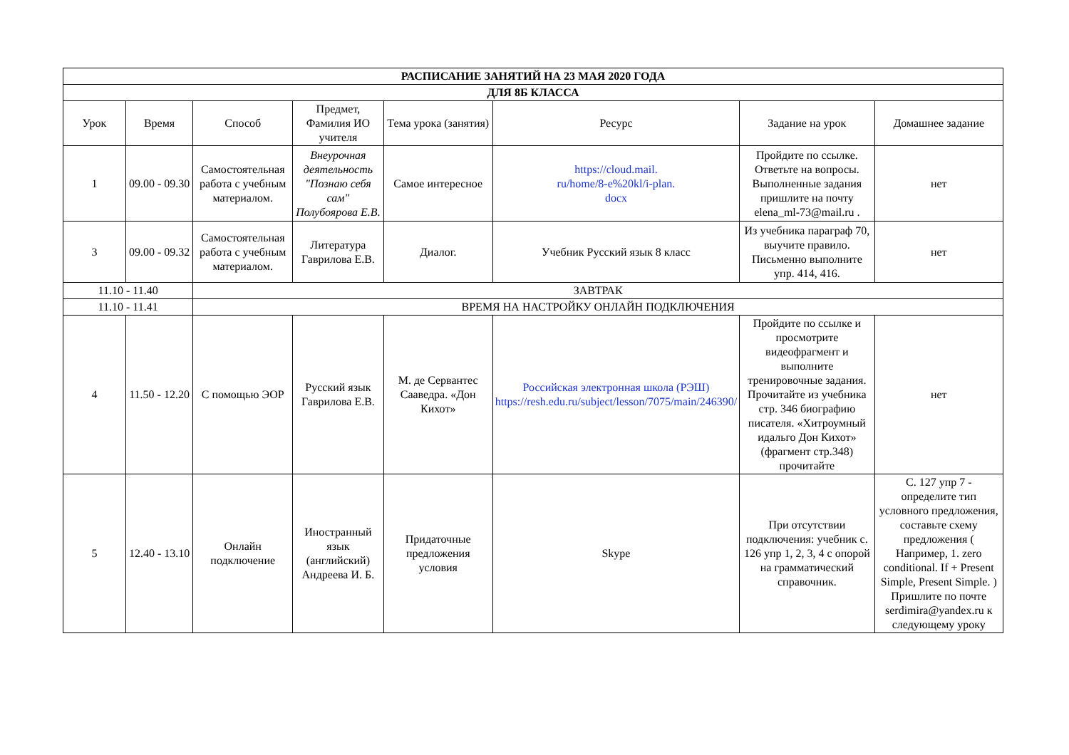| РАСПИСАНИЕ ЗАНЯТИЙ НА 23 МАЯ 2020 ГОДА | | | | | | | |
| ДЛЯ 8Б КЛАССА | | | | | | | |
| Урок | Время | Способ | Предмет, Фамилия ИО учителя | Тема урока (занятия) | Ресурс | Задание на урок | Домашнее задание |
| 1 | 09.00 - 09.30 | Самостоятельная работа с учебным материалом. | Внеурочная деятельность "Познаю себя сам" Полубоярова Е.В. | Самое интересное | https://cloud.mail. ru/home/8-е%20kl/i-plan. docx | Пройдите по ссылке. Ответьте на вопросы. Выполненные задания пришлите на почту elena_ml-73@mail.ru . | нет |
| 3 | 09.00 - 09.32 | Самостоятельная работа с учебным материалом. | Литература Гаврилова Е.В. | Диалог. | Учебник Русский язык 8 класс | Из учебника параграф 70, выучите правило. Письменно выполните упр. 414, 416. | нет |
| 11.10 - 11.40 | | ЗАВТРАК | | | | | |
| 11.10 - 11.41 | | ВРЕМЯ НА НАСТРОЙКУ ОНЛАЙН ПОДКЛЮЧЕНИЯ | | | | | |
| 4 | 11.50 - 12.20 | С помощью ЭОР | Русский язык Гаврилова Е.В. | М. де Сервантес Сааведра. «Дон Кихот» | Российская электронная школа (РЭШ) https://resh.edu.ru/subject/lesson/7075/main/246390/ | Пройдите по ссылке и просмотрите видеофрагмент и выполните тренировочные задания. Прочитайте из учебника стр. 346 биографию писателя. «Хитроумный идальго Дон Кихот» (фрагмент стр.348) прочитайте | нет |
| 5 | 12.40 - 13.10 | Онлайн подключение | Иностранный язык (английский) Андреева И. Б. | Придаточные предложения условия | Skype | При отсутствии подключения: учебник с. 126 упр 1, 2, 3, 4 с опорой на грамматический справочник. | С. 127 упр 7 - определите тип условного предложения, составьте схему предложения ( Например, 1. zero conditional. If + Present Simple, Present Simple. ) Пришлите по почте serdimira@yandex.ru к следующему уроку |